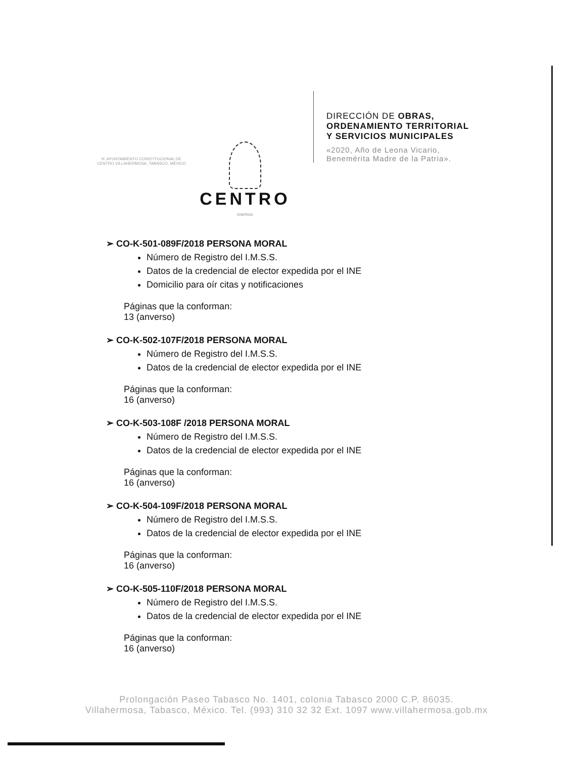H. AYUNTAMIENTO CONSTITUCIONAL DE CENTRO VILLAHERMOSA, TABASCO, MÉXICO
CENTRO
ENERGÍA
DIRECCIÓN DE OBRAS,
ORDENAMIENTO TERRITORIAL
Y SERVICIOS MUNICIPALES
«2020, Año de Leona Vicario,
Benemérita Madre de la Patria».
➢ CO-K-501-089F/2018 PERSONA MORAL
Número de Registro del I.M.S.S.
Datos de la credencial de elector expedida por el INE
Domicilio para oír citas y notificaciones
Páginas que la conforman:
13 (anverso)
➢ CO-K-502-107F/2018 PERSONA MORAL
Número de Registro del I.M.S.S.
Datos de la credencial de elector expedida por el INE
Páginas que la conforman:
16 (anverso)
➢ CO-K-503-108F /2018 PERSONA MORAL
Número de Registro del I.M.S.S.
Datos de la credencial de elector expedida por el INE
Páginas que la conforman:
16 (anverso)
➢ CO-K-504-109F/2018 PERSONA MORAL
Número de Registro del I.M.S.S.
Datos de la credencial de elector expedida por el INE
Páginas que la conforman:
16 (anverso)
➢ CO-K-505-110F/2018 PERSONA MORAL
Número de Registro del I.M.S.S.
Datos de la credencial de elector expedida por el INE
Páginas que la conforman:
16 (anverso)
Prolongación Paseo Tabasco No. 1401, colonia Tabasco 2000 C.P. 86035.
Villahermosa, Tabasco, México. Tel. (993) 310 32 32 Ext. 1097 www.villahermosa.gob.mx